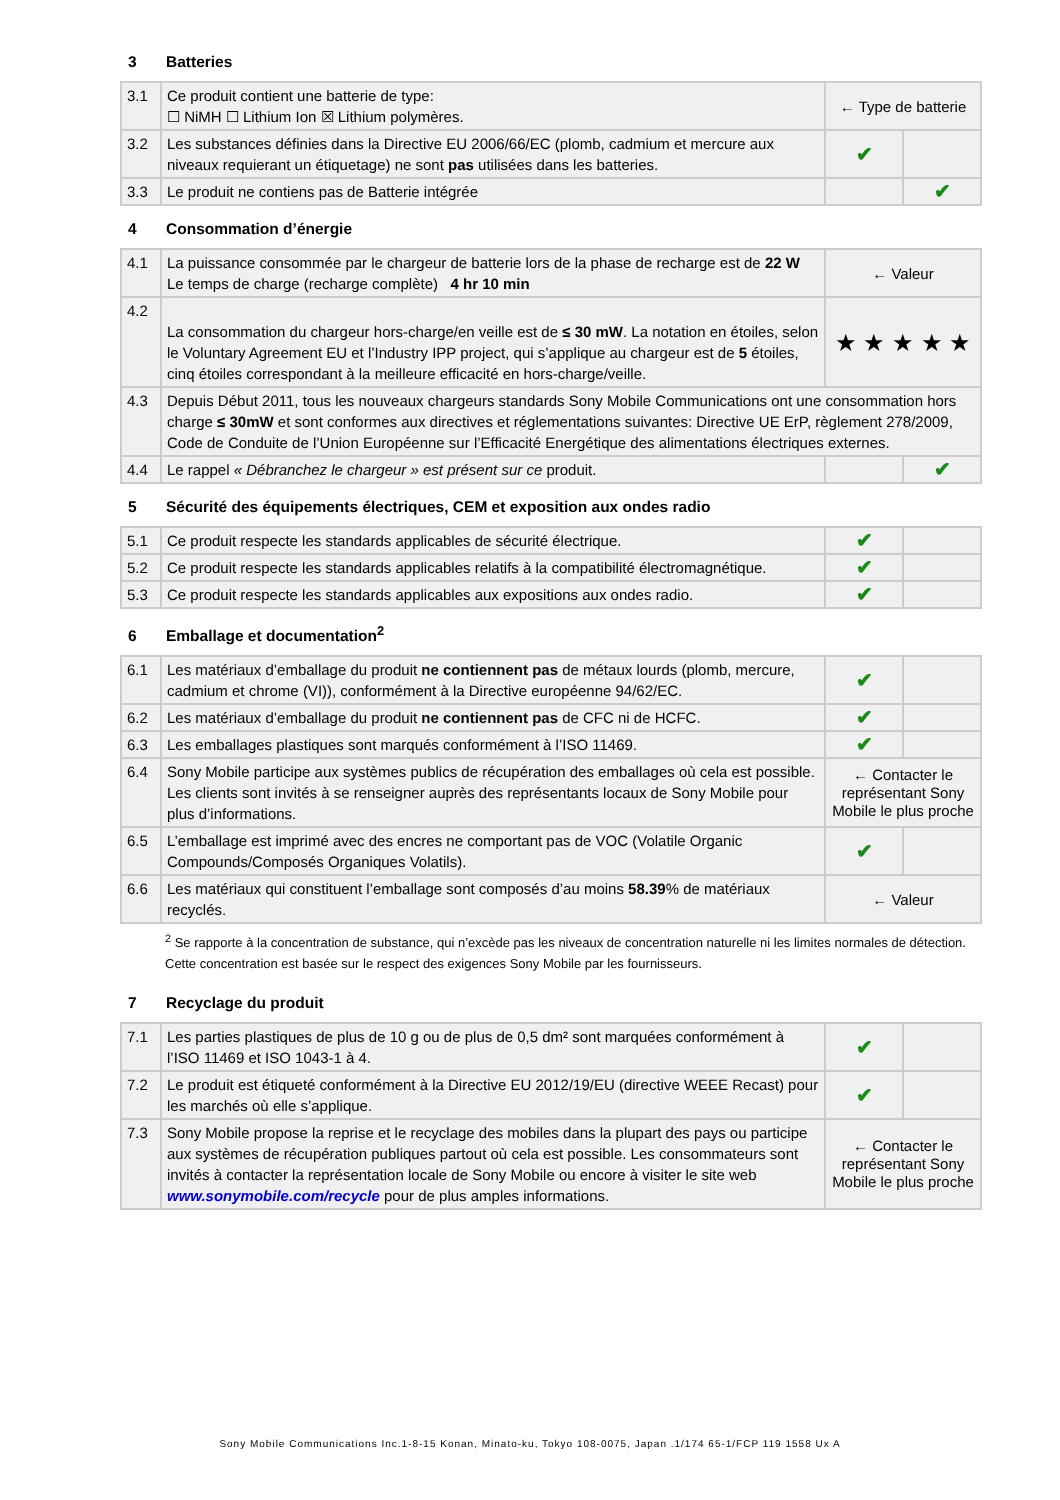3 Batteries
| 3.1 | Ce produit contient une batterie de type: ☐ NiMH ☐ Lithium Ion ☒ Lithium polymères. | ← Type de batterie | |
| 3.2 | Les substances définies dans la Directive EU 2006/66/EC (plomb, cadmium et mercure aux niveaux requierant un étiquetage) ne sont pas utilisées dans les batteries. | ✔ | |
| 3.3 | Le produit ne contiens pas de Batterie intégrée | | ✔ |
4 Consommation d’énergie
| 4.1 | La puissance consommée par le chargeur de batterie lors de la phase de recharge est de 22 W Le temps de charge (recharge complète) 4 hr 10 min | ← Valeur | |
| 4.2 | La consommation du chargeur hors-charge/en veille est de ≤ 30 mW . La notation en étoiles, selon le Voluntary Agreement EU et l’Industry IPP project, qui s’applique au chargeur est de 5 étoiles, cinq étoiles correspondant à la meilleure efficacité en hors-charge/veille. | ★ ★ ★ ★ ★ | |
| 4.3 | Depuis Début 2011, tous les nouveaux chargeurs standards Sony Mobile Communications ont une consommation hors charge ≤ 30mW et sont conformes aux directives et réglementations suivantes: Directive UE ErP, règlement 278/2009, Code de Conduite de l’Union Européenne sur l’Efficacité Energétique des alimentations électriques externes. | | |
| 4.4 | Le rappel « Débranchez le chargeur » est présent sur ce produit. | | ✔ |
5 Sécurité des équipements électriques, CEM et exposition aux ondes radio
| 5.1 | Ce produit respecte les standards applicables de sécurité électrique. | ✔ | |
| 5.2 | Ce produit respecte les standards applicables relatifs à la compatibilité électromagnétique. | ✔ | |
| 5.3 | Ce produit respecte les standards applicables aux expositions aux ondes radio. | ✔ | |
6 Emballage et documentation<sup>2</sup>
| 6.1 | Les matériaux d’emballage du produit ne contiennent pas de métaux lourds (plomb, mercure, cadmium et chrome (VI)), conformément à la Directive européenne 94/62/EC. | ✔ | |
| 6.2 | Les matériaux d’emballage du produit ne contiennent pas de CFC ni de HCFC. | ✔ | |
| 6.3 | Les emballages plastiques sont marqués conformément à l’ISO 11469. | ✔ | |
| 6.4 | Sony Mobile participe aux systèmes publics de récupération des emballages où cela est possible. Les clients sont invités à se renseigner auprès des représentants locaux de Sony Mobile pour plus d’informations. | ← Contacter le représentant Sony Mobile le plus proche | |
| 6.5 | L’emballage est imprimé avec des encres ne comportant pas de VOC (Volatile Organic Compounds/Composés Organiques Volatils). | ✔ | |
| 6.6 | Les matériaux qui constituent l’emballage sont composés d’au moins 58.39 % de matériaux recyclés. | ← Valeur | |
<sup>2</sup> Se rapporte à la concentration de substance, qui n’excède pas les niveaux de concentration naturelle ni les limites normales de détection. Cette concentration est basée sur le respect des exigences Sony Mobile par les fournisseurs.
7 Recyclage du produit
| 7.1 | Les parties plastiques de plus de 10 g ou de plus de 0,5 dm² sont marquées conformément à l’ISO 11469 et ISO 1043-1 à 4. | ✔ | |
| 7.2 | Le produit est étiqueté conformément à la Directive EU 2012/19/EU (directive WEEE Recast) pour les marchés où elle s’applique. | ✔ | |
| 7.3 | Sony Mobile propose la reprise et le recyclage des mobiles dans la plupart des pays ou participe aux systèmes de récupération publiques partout où cela est possible. Les consommateurs sont invités à contacter la représentation locale de Sony Mobile ou encore à visiter le site web www.sonymobile.com/recycle pour de plus amples informations. | ← Contacter le représentant Sony Mobile le plus proche | |
Sony Mobile Communications Inc.1-8-15 Konan, Minato-ku, Tokyo 108-0075, Japan .1/174 65-1/FCP 119 1558 Ux A